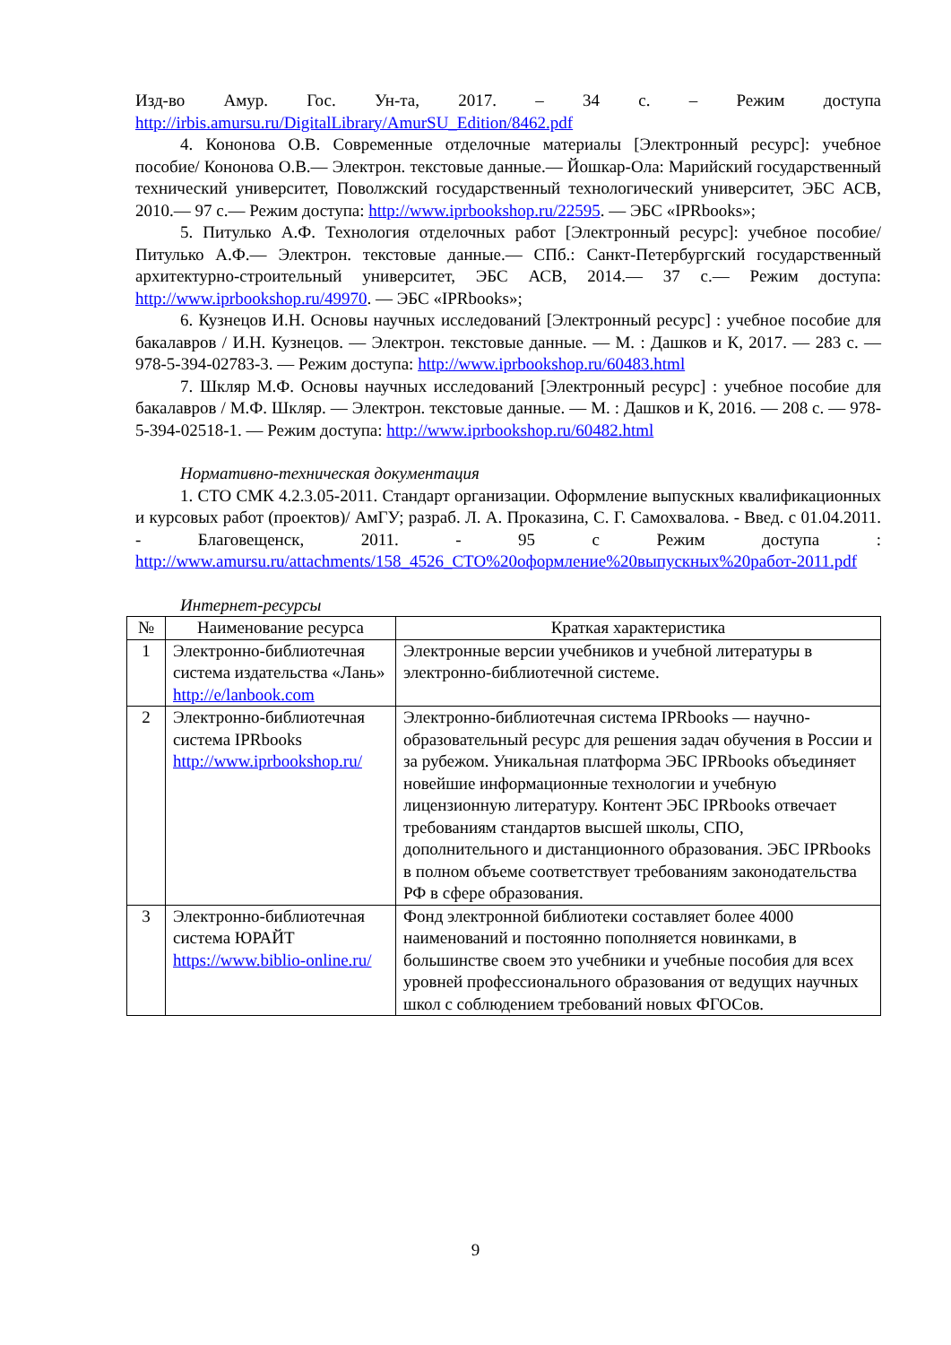Изд-во Амур. Гос. Ун-та, 2017. – 34 с. – Режим доступа http://irbis.amursu.ru/DigitalLibrary/AmurSU_Edition/8462.pdf
4. Кононова О.В. Современные отделочные материалы [Электронный ресурс]: учебное пособие/ Кононова О.В.— Электрон. текстовые данные.— Йошкар-Ола: Марийский государственный технический университет, Поволжский государственный технологический университет, ЭБС АСВ, 2010.— 97 с.— Режим доступа: http://www.iprbookshop.ru/22595. — ЭБС «IPRbooks»;
5. Питулько А.Ф. Технология отделочных работ [Электронный ресурс]: учебное пособие/ Питулько А.Ф.— Электрон. текстовые данные.— СПб.: Санкт-Петербургский государственный архитектурно-строительный университет, ЭБС АСВ, 2014.— 37 с.— Режим доступа: http://www.iprbookshop.ru/49970. — ЭБС «IPRbooks»;
6. Кузнецов И.Н. Основы научных исследований [Электронный ресурс] : учебное пособие для бакалавров / И.Н. Кузнецов. — Электрон. текстовые данные. — М. : Дашков и К, 2017. — 283 с. — 978-5-394-02783-3. — Режим доступа: http://www.iprbookshop.ru/60483.html
7. Шкляр М.Ф. Основы научных исследований [Электронный ресурс] : учебное пособие для бакалавров / М.Ф. Шкляр. — Электрон. текстовые данные. — М. : Дашков и К, 2016. — 208 с. — 978-5-394-02518-1. — Режим доступа: http://www.iprbookshop.ru/60482.html
Нормативно-техническая документация
1. СТО СМК 4.2.3.05-2011. Стандарт организации. Оформление выпускных квалификационных и курсовых работ (проектов)/ АмГУ; разраб. Л. А. Проказина, С. Г. Самохвалова. - Введ. с 01.04.2011. - Благовещенск, 2011. - 95 с Режим доступа : http://www.amursu.ru/attachments/158_4526_СТО%20оформление%20выпускных%20работ-2011.pdf
Интернет-ресурсы
| № | Наименование ресурса | Краткая характеристика |
| --- | --- | --- |
| 1 | Электронно-библиотечная система издательства «Лань» http://e/lanbook.com | Электронные версии учебников и учебной литературы в электронно-библиотечной системе. |
| 2 | Электронно-библиотечная система IPRbooks http://www.iprbookshop.ru/ | Электронно-библиотечная система IPRbooks — научно-образовательный ресурс для решения задач обучения в России и за рубежом. Уникальная платформа ЭБС IPRbooks объединяет новейшие информационные технологии и учебную лицензионную литературу. Контент ЭБС IPRbooks отвечает требованиям стандартов высшей школы, СПО, дополнительного и дистанционного образования. ЭБС IPRbooks в полном объеме соответствует требованиям законодательства РФ в сфере образования. |
| 3 | Электронно-библиотечная система ЮРАЙТ https://www.biblio-online.ru/ | Фонд электронной библиотеки составляет более 4000 наименований и постоянно пополняется новинками, в большинстве своем это учебники и учебные пособия для всех уровней профессионального образования от ведущих научных школ с соблюдением требований новых ФГОСов. |
9